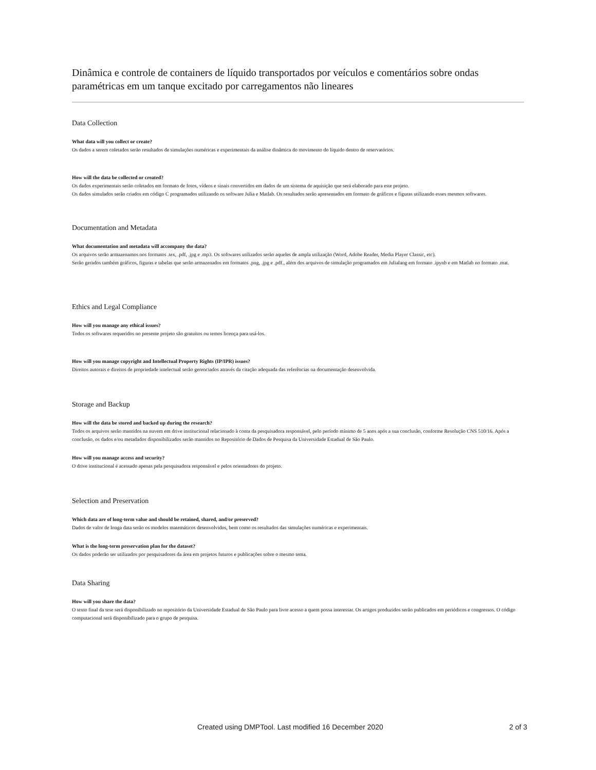Dinâmica e controle de containers de líquido transportados por veículos e comentários sobre ondas paramétricas em um tanque excitado por carregamentos não lineares
Data Collection
What data will you collect or create?
Os dados a serem coletados serão resultados de simulações numéricas e experimentais da análise dinâmica do movimento do líquido dentro de reservatórios.
How will the data be collected or created?
Os dados experimentais serão coletados em formato de fotos, vídeos e sinais convertidos em dados de um sistema de aquisição que será elaborado para este projeto.
Os dados simulados serão criados em código C programados utilizando os software Julia e Matlab. Os resultados serão apresentados em formato de gráficos e figuras utilizando esses mesmos softwares.
Documentation and Metadata
What documentation and metadata will accompany the data?
Os arquivos serão armazenamos nos formatos .tex, .pdf, .jpg e .mp3. Os softwares utilizados serão aqueles de ampla utilização (Word, Adobe Reader, Media Player Classic, etc).
Serão gerados também gráficos, figuras e tabelas que serão armazenados em formatos .png, .jpg e .pdf., além dos arquivos de simulação programados em Julialang em formato .ipynb e em Matlab no formato .mat.
Ethics and Legal Compliance
How will you manage any ethical issues?
Todos os softwares requeridos no presente projeto são gratuitos ou temos licença para usá-los.
How will you manage copyright and Intellectual Property Rights (IP/IPR) issues?
Direitos autorais e direitos de propriedade intelectual serão gerenciados através da citação adequada das referências na documentação desenvolvida.
Storage and Backup
How will the data be stored and backed up during the research?
Todos os arquivos serão mantidos na nuvem em drive institucional relacionado à conta da pesquisadora responsável, pelo período mínimo de 5 anos após a sua conclusão, conforme Resolução CNS 510/16. Após a conclusão, os dados e/ou metadados disponibilizados serão mantidos no Repositório de Dados de Pesquisa da Universidade Estadual de São Paulo.
How will you manage access and security?
O drive institucional é acessado apenas pela pesquisadora responsável e pelos orientadores do projeto.
Selection and Preservation
Which data are of long-term value and should be retained, shared, and/or preserved?
Dados de valor de longa data serão os modelos matemáticos desenvolvidos, bem como os resultados das simulações numéricas e experimentais.
What is the long-term preservation plan for the dataset?
Os dados poderão ser utilizados por pesquisadores da área em projetos futuros e publicações sobre o mesmo tema.
Data Sharing
How will you share the data?
O texto final da tese será disponibilizado no repositório da Universidade Estadual de São Paulo para livre acesso a quem possa interessar. Os artigos produzidos serão publicados em periódicos e congressos. O código computacional será disponibilizado para o grupo de pesquisa.
Created using DMPTool. Last modified 16 December 2020 2 of 3